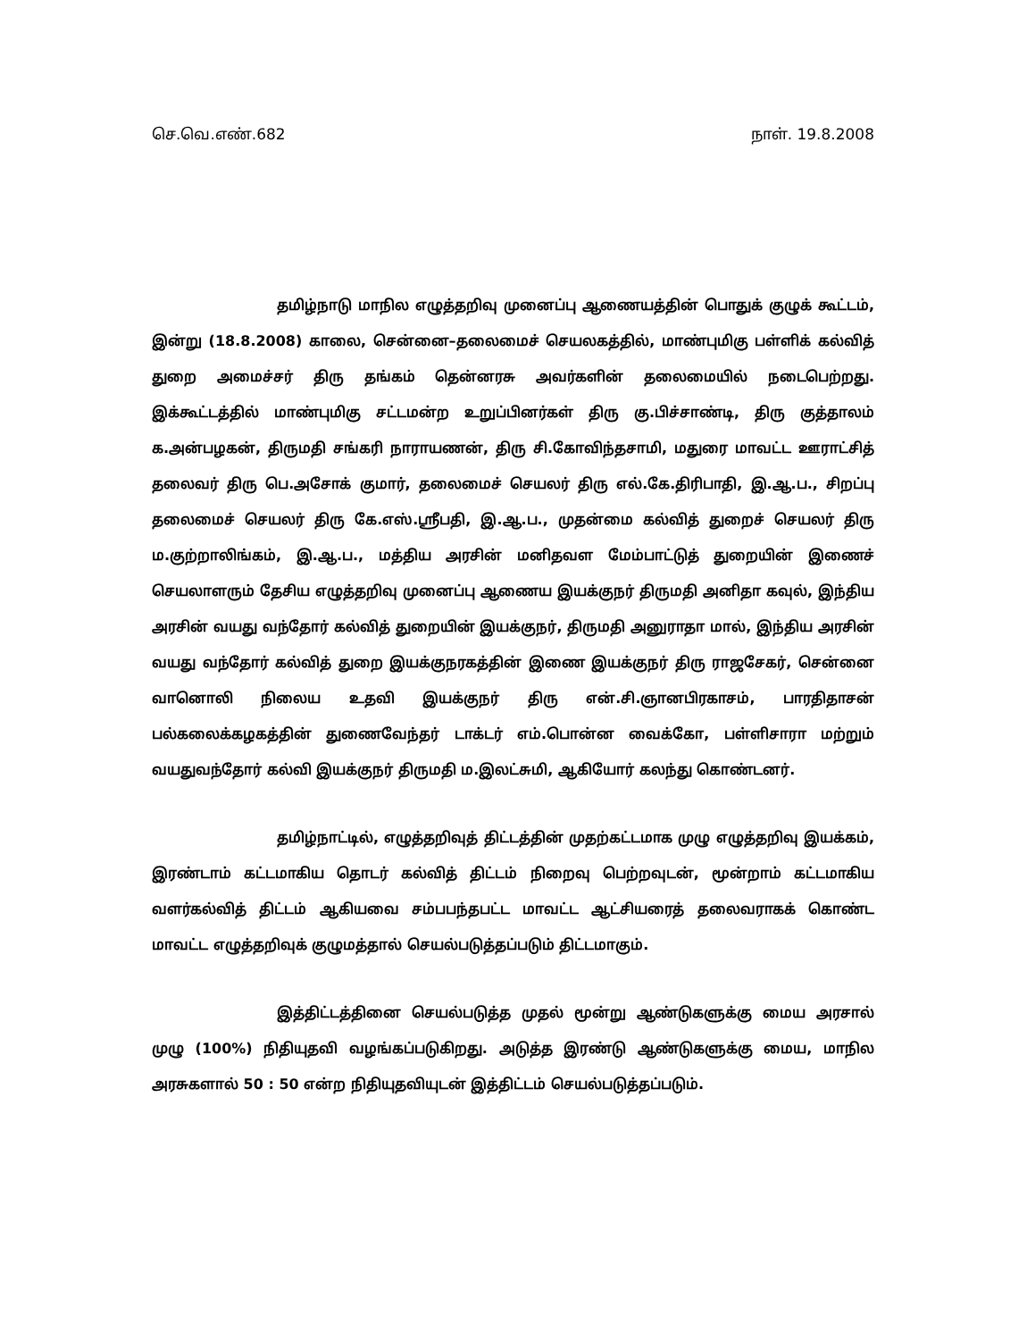செ.வெ.எண்.682 நாள். 19.8.2008
தமிழ்நாடு மாநில எழுத்தறிவு முனைப்பு ஆணையத்தின் பொதுக் குழுக் கூட்டம், இன்று (18.8.2008) காலை, சென்னை–தலைமைச் செயலகத்தில், மாண்புமிகு பள்ளிக் கல்வித் துறை அமைச்சர் திரு தங்கம் தென்னரசு அவர்களின் தலைமையில் நடைபெற்றது. இக்கூட்டத்தில் மாண்புமிகு சட்டமன்ற உறுப்பினர்கள் திரு கு.பிச்சாண்டி, திரு குத்தாலம் க.அன்பழகன், திருமதி சங்கரி நாராயணன், திரு சி.கோவிந்தசாமி, மதுரை மாவட்ட ஊராட்சித் தலைவர் திரு பெ.அசோக் குமார், தலைமைச் செயலர் திரு எல்.கே.திரிபாதி, இ.ஆ.ப., சிறப்பு தலைமைச் செயலர் திரு கே.எஸ்.ஸ்ரீபதி, இ.ஆ.ப., முதன்மை கல்வித் துறைச் செயலர் திரு ம.குற்றாலிங்கம், இ.ஆ.ப., மத்திய அரசின் மனிதவள மேம்பாட்டுத் துறையின் இணைச் செயலாளரும் தேசிய எழுத்தறிவு முனைப்பு ஆணைய இயக்குநர் திருமதி அனிதா கவுல், இந்திய அரசின் வயது வந்தோர் கல்வித் துறையின் இயக்குநர், திருமதி அனுராதா மால், இந்திய அரசின் வயது வந்தோர் கல்வித் துறை இயக்குநரகத்தின் இணை இயக்குநர் திரு ராஜசேகர், சென்னை வானொலி நிலைய உதவி இயக்குநர் திரு என்.சி.ஞானபிரகாசம், பாரதிதாசன் பல்கலைக்கழகத்தின் துணைவேந்தர் டாக்டர் எம்.பொன்ன வைக்கோ, பள்ளிசாரா மற்றும் வயதுவந்தோர் கல்வி இயக்குநர் திருமதி ம.இலட்சுமி, ஆகியோர் கலந்து கொண்டனர்.
தமிழ்நாட்டில், எழுத்தறிவுத் திட்டத்தின் முதற்கட்டமாக முழு எழுத்தறிவு இயக்கம், இரண்டாம் கட்டமாகிய தொடர் கல்வித் திட்டம் நிறைவு பெற்றவுடன், மூன்றாம் கட்டமாகிய வளர்கல்வித் திட்டம் ஆகியவை சம்பபந்தபட்ட மாவட்ட ஆட்சியரைத் தலைவராகக் கொண்ட மாவட்ட எழுத்தறிவுக் குழுமத்தால் செயல்படுத்தப்படும் திட்டமாகும்.
இத்திட்டத்தினை செயல்படுத்த முதல் மூன்று ஆண்டுகளுக்கு மைய அரசால் முழு (100%) நிதியுதவி வழங்கப்படுகிறது. அடுத்த இரண்டு ஆண்டுகளுக்கு மைய, மாநில அரசுகளால் 50 : 50 என்ற நிதியுதவியுடன் இத்திட்டம் செயல்படுத்தப்படும்.